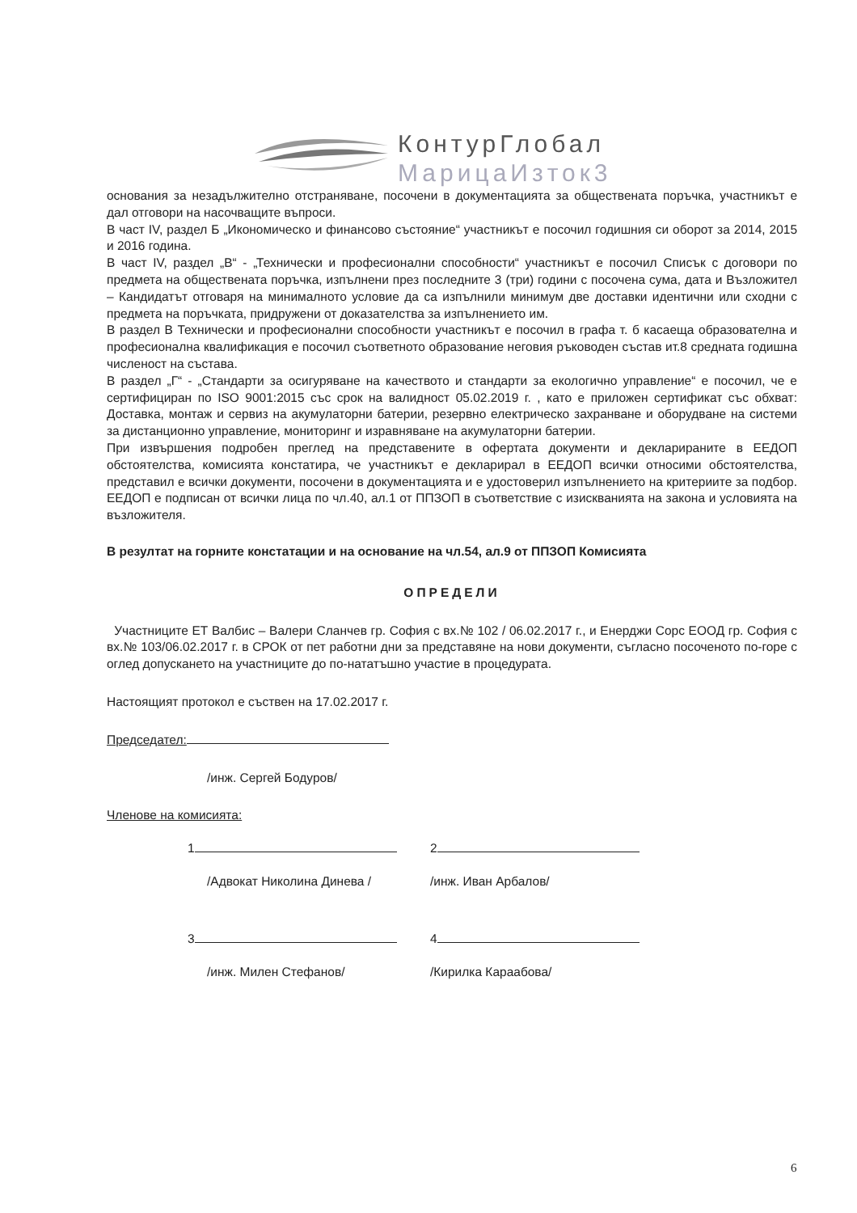КонтурГлобал
МарицаИзток3
основания за незадължително отстраняване, посочени в документацията за обществената поръчка, участникът е дал отговори на насочващите въпроси.
В част IV, раздел Б „Икономическо и финансово състояние“ участникът е посочил годишния си оборот за 2014, 2015 и 2016 година.
В част IV, раздел „В“ - „Технически и професионални способности“ участникът е посочил Списък с договори по предмета на обществената поръчка, изпълнени през последните 3 (три) години с посочена сума, дата и Възложител – Кандидатът отговаря на минималното условие да са изпълнили минимум две доставки идентични или сходни с предмета на поръчката, придружени от доказателства за изпълнението им.
В раздел В Технически и професионални способности участникът е посочил в графа т. б касаеща образователна и професионална квалификация е посочил съответното образование неговия ръководен състав ит.8 средната годишна численост на състава.
В раздел „Г“ - „Стандарти за осигуряване на качеството и стандарти за екологично управление“ е посочил, че е сертифициран по ISO 9001:2015 със срок на валидност 05.02.2019 г. , като е приложен сертификат със обхват: Доставка, монтаж и сервиз на акумулаторни батерии, резервно електрическо захранване и оборудване на системи за дистанционно управление, мониторинг и изравняване на акумулаторни батерии.
При извършения подробен преглед на представените в офертата документи и декларираните в ЕЕДОП обстоятелства, комисията констатира, че участникът е декларирал в ЕЕДОП всички относими обстоятелства, представил е всички документи, посочени в документацията и е удостоверил изпълнението на критериите за подбор. ЕЕДОП е подписан от всички лица по чл.40, ал.1 от ППЗОП в съответствие с изискванията на закона и условията на възложителя.
В резултат на горните констатации и на основание на чл.54, ал.9 от ППЗОП Комисията
ОПРЕДЕЛИ
Участниците ЕТ Валбис – Валери Сланчев гр. София с вх.№ 102 / 06.02.2017 г., и Енерджи Сорс ЕООД гр. София с вх.№ 103/06.02.2017 г. в СРОК от пет работни дни за представяне на нови документи, съгласно посоченото по-горе с оглед допускането на участниците до по-нататъшно участие в процедурата.
Настоящият протокол е съствен на 17.02.2017 г.
Председател:
/инж. Сергей Бодуров/
Членове на комисията:
1 2
/Адвокат Николина Динева / /инж. Иван Арбалов/
3 4
/инж. Милен Стефанов/ /Кирилка Караабова/
6